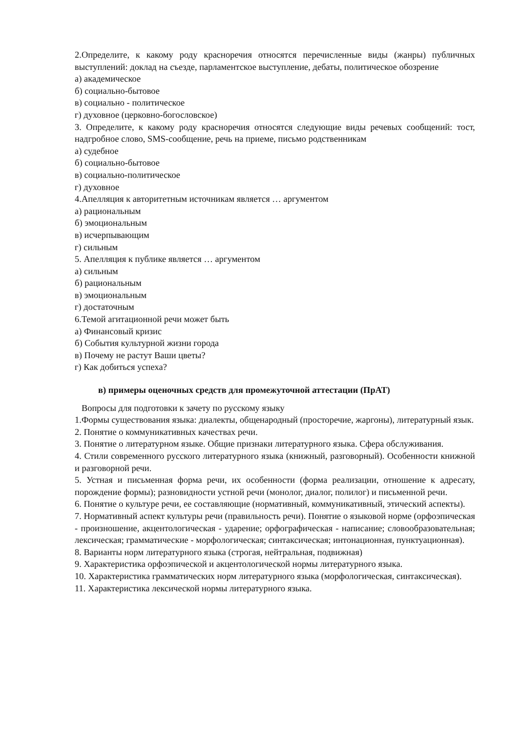2.Определите, к какому роду красноречия относятся перечисленные виды (жанры) публичных выступлений: доклад на съезде, парламентское выступление, дебаты, политическое обозрение
а) академическое
б) социально-бытовое
в) социально - политическое
г) духовное (церковно-богословское)
3. Определите, к какому роду красноречия относятся следующие виды речевых сообщений: тост, надгробное слово, SMS-сообщение, речь на приеме, письмо родственникам
а) судебное
б) социально-бытовое
в) социально-политическое
г) духовное
4.Апелляция к авторитетным источникам является … аргументом
а) рациональным
б) эмоциональным
в) исчерпывающим
г) сильным
5. Апелляция к публике является … аргументом
а) сильным
б) рациональным
в) эмоциональным
г) достаточным
6.Темой агитационной речи может быть
а) Финансовый кризис
б) События культурной жизни города
в) Почему не растут Ваши цветы?
г) Как добиться успеха?
в) примеры оценочных средств для промежуточной аттестации (ПрАТ)
Вопросы для подготовки к зачету по русскому языку
1.Формы существования языка: диалекты, общенародный (просторечие, жаргоны), литературный язык.
2. Понятие о коммуникативных качествах речи.
3. Понятие о литературном языке. Общие признаки литературного языка. Сфера обслуживания.
4. Стили современного русского литературного языка (книжный, разговорный). Особенности книжной и разговорной речи.
5. Устная и письменная форма речи, их особенности (форма реализации, отношение к адресату, порождение формы); разновидности устной речи (монолог, диалог, полилог) и письменной речи.
6. Понятие о культуре речи, ее составляющие (нормативный, коммуникативный, этический аспекты).
7. Нормативный аспект культуры речи (правильность речи). Понятие о языковой норме (орфоэпическая - произношение, акцентологическая - ударение; орфографическая - написание; словообразовательная; лексическая; грамматические - морфологическая; синтаксическая; интонационная, пунктуационная).
8. Варианты норм литературного языка (строгая, нейтральная, подвижная)
9. Характеристика орфоэпической и акцентологической нормы литературного языка.
10. Характеристика грамматических норм литературного языка (морфологическая, синтаксическая).
11. Характеристика лексической нормы литературного языка.